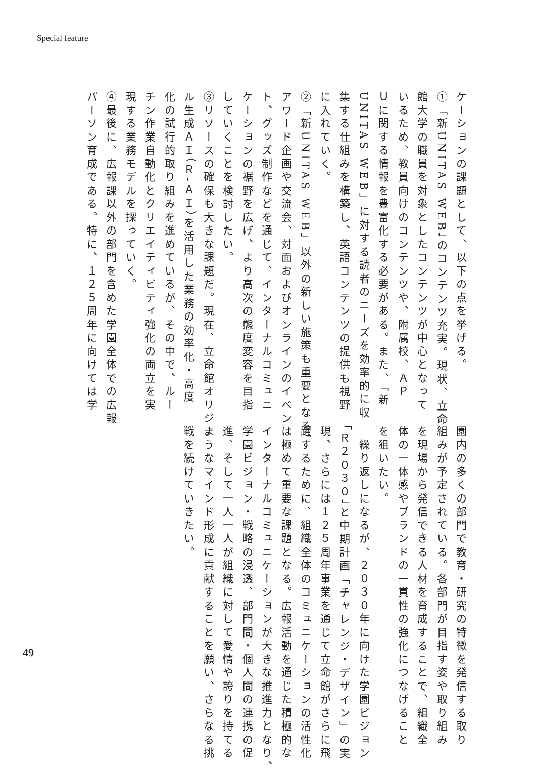Special feature
ケーションの課題として、以下の点を挙げる。
①「新UNITAS WEB」のコンテンツ充実。現状、立命
館大学の職員を対象としたコンテンツが中心となって
いるため、教員向けのコンテンツや、附属校、ＡＰ
Ｕに関する情報を豊富化する必要がある。また、「新
UNITAS WEB」に対する読者のニーズを効率的に収
集する仕組みを構築し、英語コンテンツの提供も視野
に入れていく。
②「新UNITAS WEB」以外の新しい施策も重要となる。
アワード企画や交流会、対面およびオンラインのイベン
ト、グッズ制作などを通じて、インターナルコミュニ
ケーションの裾野を広げ、より高次の態度変容を目指
していくことを検討したい。
③リソースの確保も大きな課題だ。現在、立命館オリジナ
ル生成ＡＩ（Ｒ-ＡＩ）を活用した業務の効率化・高度
化の試行的取り組みを進めているが、その中で、ルー
チン作業自動化とクリエイティビティ強化の両立を実
現する業務モデルを探っていく。
④最後に、広報課以外の部門を含めた学園全体での広報
パーソン育成である。特に、１２５周年に向けては学
園内の多くの部門で教育・研究の特徴を発信する取り
組みが予定されている。各部門が目指す姿や取り組み
を現場から発信できる人材を育成することで、組織全
体の一体感やブランドの一貫性の強化につなげること
を狙いたい。
　繰り返しになるが、２０３０年に向けた学園ビジョン
「Ｒ２０３０」と中期計画「チャレンジ・デザイン」の実
現、さらには１２５周年事業を通じて立命館がさらに飛
躍するために、組織全体のコミュニケーションの活性化
は極めて重要な課題となる。広報活動を通じた積極的な
インターナルコミュニケーションが大きな推進力となり、
学園ビジョン・戦略の浸透、部門間・個人間の連携の促
進、そして一人一人が組織に対して愛情や誇りを持てる
ようなマインド形成に貢献することを願い、さらなる挑
戦を続けていきたい。
49